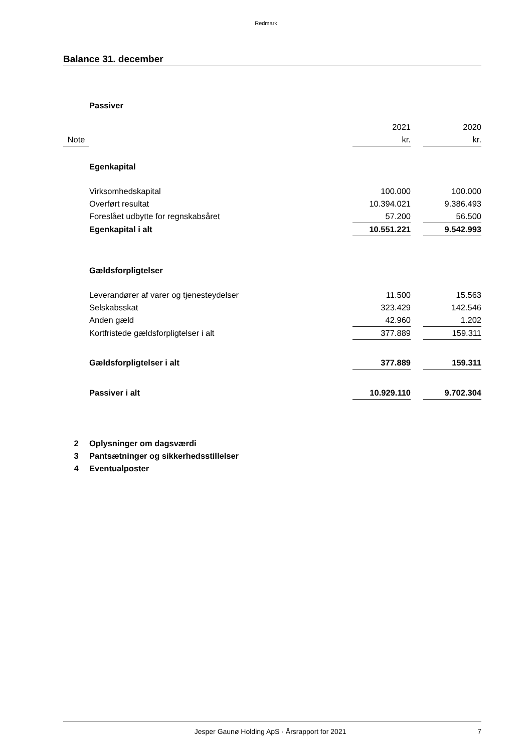Redmark
Balance 31. december
| | Passiver | | | |
| | | 2021 | | 2020 |
| Note | | kr. | | kr. |
| | Egenkapital | | | |
| | Virksomhedskapital | 100.000 | | 100.000 |
| | Overført resultat | 10.394.021 | | 9.386.493 |
| | Foreslået udbytte for regnskabsåret | 57.200 | | 56.500 |
| | Egenkapital i alt | 10.551.221 | | 9.542.993 |
| | Gældsforpligtelser | | | |
| | Leverandører af varer og tjenesteydelser | 11.500 | | 15.563 |
| | Selskabsskat | 323.429 | | 142.546 |
| | Anden gæld | 42.960 | | 1.202 |
| | Kortfristede gældsforpligtelser i alt | 377.889 | | 159.311 |
| | Gældsforpligtelser i alt | 377.889 | | 159.311 |
| | Passiver i alt | 10.929.110 | | 9.702.304 |
| 2 | Oplysninger om dagsværdi | | | |
| 3 | Pantsætninger og sikkerhedsstillelser | | | |
| 4 | Eventualposter | | | |
Jesper Gaunø Holding ApS · Årsrapport for 2021 7